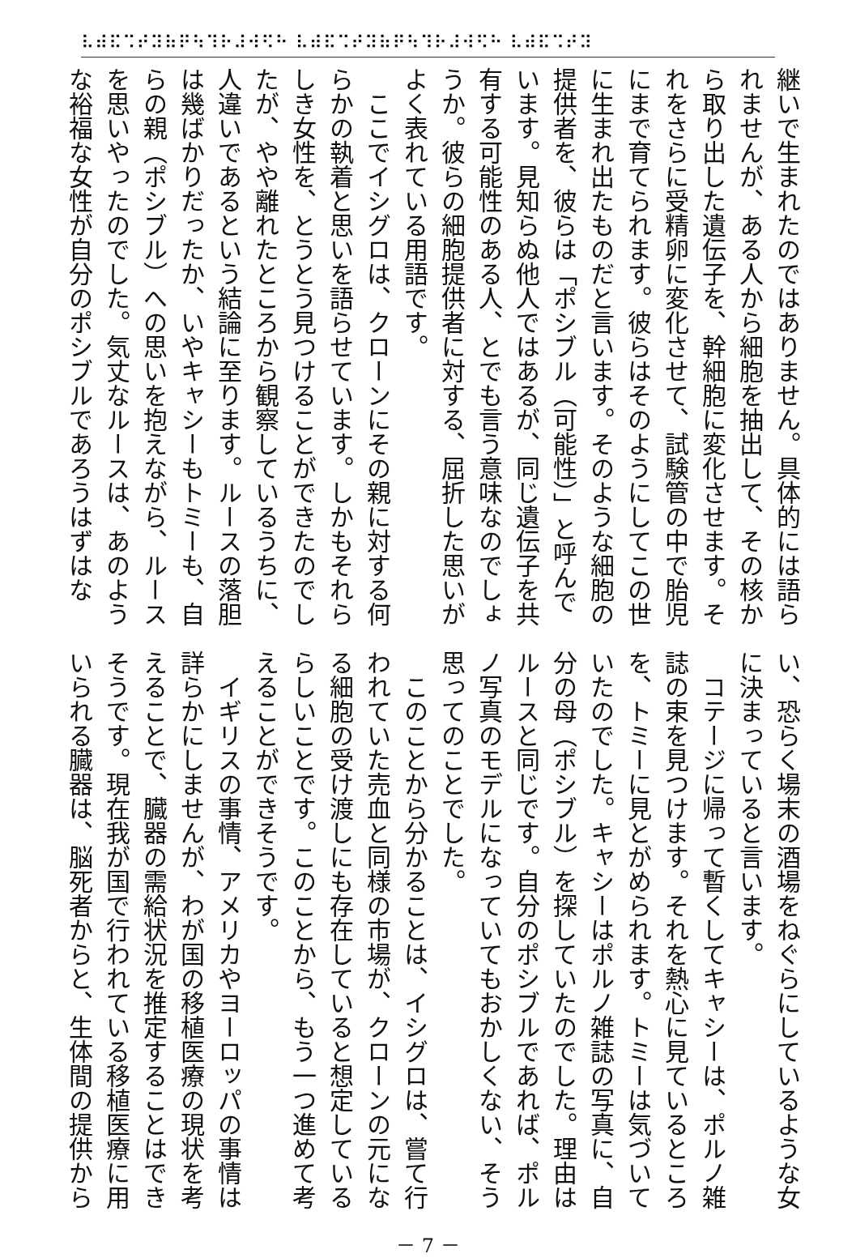⠧⠾⠯⠩⠞⠽⠷⠟⠳⠹⠗⠼⠺⠫⠓ ⠧⠾⠯⠩⠞⠽⠷⠟⠳⠹⠗⠼⠺⠫⠓ ⠧⠾⠯⠩⠞⠽
継いで生まれたのではありません。具体的には語ら
れませんが、ある人から細胞を抽出して、その核か
ら取り出した遺伝子を、幹細胞に変化させます。そ
れをさらに受精卵に変化させて、試験管の中で胎児
にまで育てられます。彼らはそのようにしてこの世
に生まれ出たものだと言います。そのような細胞の
提供者を、彼らは「ポシブル（可能性）」と呼んで
います。見知らぬ他人ではあるが、同じ遺伝子を共
有する可能性のある人、とでも言う意味なのでしょ
うか。彼らの細胞提供者に対する、屈折した思いが
よく表れている用語です。
　ここでイシグロは、クローンにその親に対する何
らかの執着と思いを語らせています。しかもそれら
しき女性を、とうとう見つけることができたのでし
たが、やや離れたところから観察しているうちに、
人違いであるという結論に至ります。ルースの落胆
は幾ばかりだったか、いやキャシーもトミーも、自
らの親（ポシブル）への思いを抱えながら、ルース
を思いやったのでした。気丈なルースは、あのよう
な裕福な女性が自分のポシブルであろうはずはな
い、恐らく場末の酒場をねぐらにしているような女
に決まっていると言います。
　コテージに帰って暫くしてキャシーは、ポルノ雑
誌の束を見つけます。それを熱心に見ているところ
を、トミーに見とがめられます。トミーは気づいて
いたのでした。キャシーはポルノ雑誌の写真に、自
分の母（ポシブル）を探していたのでした。理由は
ルースと同じです。自分のポシブルであれば、ポル
ノ写真のモデルになっていてもおかしくない、そう
思ってのことでした。
　このことから分かることは、イシグロは、嘗て行
われていた売血と同様の市場が、クローンの元にな
る細胞の受け渡しにも存在していると想定している
らしいことです。このことから、もう一つ進めて考
えることができそうです。
　イギリスの事情、アメリカやヨーロッパの事情は
詳らかにしませんが、わが国の移植医療の現状を考
えることで、臓器の需給状況を推定することはでき
そうです。現在我が国で行われている移植医療に用
いられる臓器は、脳死者からと、生体間の提供から
－ 7 －